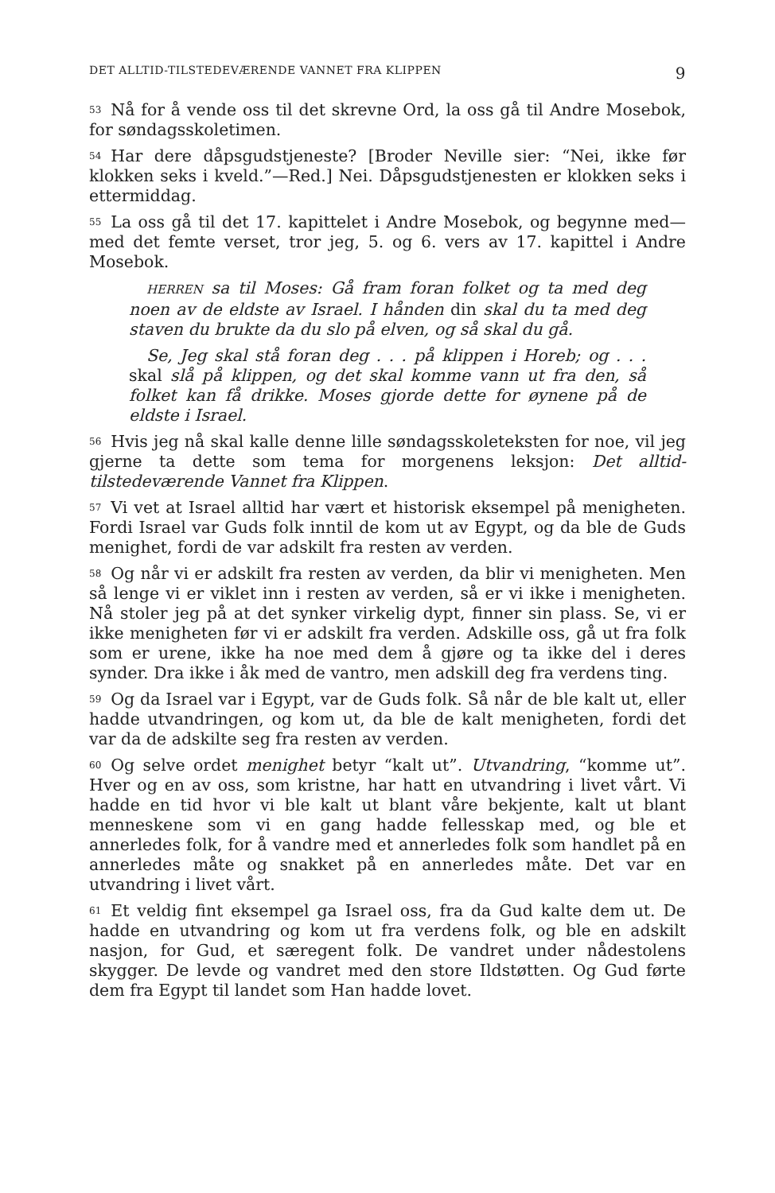DET ALLTID-TILSTEDEVÆRENDE VANNET FRA KLIPPEN 9
<sup>53</sup>Nå for å vende oss til det skrevne Ord, la oss gå til Andre Mosebok, for søndagsskoletimen.
<sup>54</sup> Har dere dåpsgudstjeneste? [Broder Neville sier: “Nei, ikke før klokken seks i kveld.”—Red.] Nei. Dåpsgudstjenesten er klokken seks i ettermiddag.
<sup>55</sup> La oss gå til det 17. kapittelet i Andre Mosebok, og begynne med—med det femte verset, tror jeg, 5. og 6. vers av 17. kapittel i Andre Mosebok.
HERREN sa til Moses: Gå fram foran folket og ta med deg noen av de eldste av Israel. I hånden din skal du ta med deg staven du brukte da du slo på elven, og så skal du gå.
Se, Jeg skal stå foran deg . . . på klippen i Horeb; og . . . skal slå på klippen, og det skal komme vann ut fra den, så folket kan få drikke. Moses gjorde dette for øynene på de eldste i Israel.
<sup>56</sup> Hvis jeg nå skal kalle denne lille søndagsskoleteksten for noe, vil jeg gjerne ta dette som tema for morgenens leksjon: Det alltid-tilstedeværende Vannet fra Klippen.
<sup>57</sup> Vi vet at Israel alltid har vært et historisk eksempel på menigheten. Fordi Israel var Guds folk inntil de kom ut av Egypt, og da ble de Guds menighet, fordi de var adskilt fra resten av verden.
<sup>58</sup> Og når vi er adskilt fra resten av verden, da blir vi menigheten. Men så lenge vi er viklet inn i resten av verden, så er vi ikke i menigheten. Nå stoler jeg på at det synker virkelig dypt, finner sin plass. Se, vi er ikke menigheten før vi er adskilt fra verden. Adskille oss, gå ut fra folk som er urene, ikke ha noe med dem å gjøre og ta ikke del i deres synder. Dra ikke i åk med de vantro, men adskill deg fra verdens ting.
<sup>59</sup> Og da Israel var i Egypt, var de Guds folk. Så når de ble kalt ut, eller hadde utvandringen, og kom ut, da ble de kalt menigheten, fordi det var da de adskilte seg fra resten av verden.
<sup>60</sup> Og selve ordet menighet betyr “kalt ut”. Utvandring, “komme ut”. Hver og en av oss, som kristne, har hatt en utvandring i livet vårt. Vi hadde en tid hvor vi ble kalt ut blant våre bekjente, kalt ut blant menneskene som vi en gang hadde fellesskap med, og ble et annerledes folk, for å vandre med et annerledes folk som handlet på en annerledes måte og snakket på en annerledes måte. Det var en utvandring i livet vårt.
<sup>61</sup> Et veldig fint eksempel ga Israel oss, fra da Gud kalte dem ut. De hadde en utvandring og kom ut fra verdens folk, og ble en adskilt nasjon, for Gud, et særegent folk. De vandret under nådestolens skygger. De levde og vandret med den store Ildstøtten. Og Gud førte dem fra Egypt til landet som Han hadde lovet.